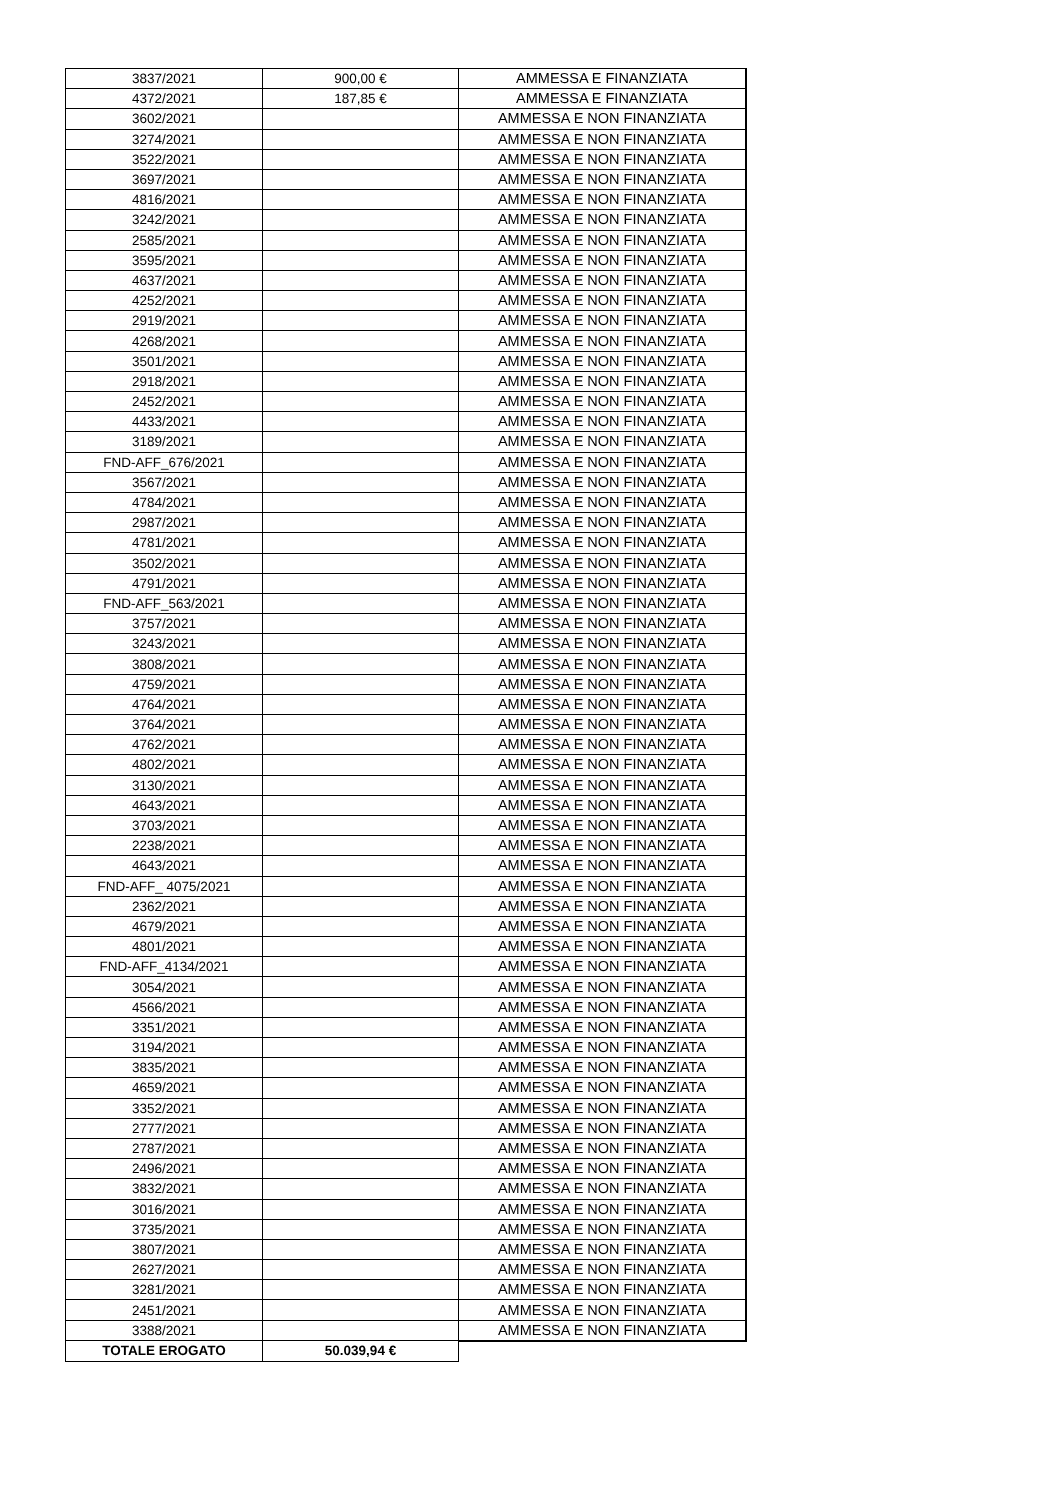| 3837/2021 | 900,00 € | AMMESSA E FINANZIATA |
| 4372/2021 | 187,85 € | AMMESSA E FINANZIATA |
| 3602/2021 | | AMMESSA E NON FINANZIATA |
| 3274/2021 | | AMMESSA E NON FINANZIATA |
| 3522/2021 | | AMMESSA E NON FINANZIATA |
| 3697/2021 | | AMMESSA E NON FINANZIATA |
| 4816/2021 | | AMMESSA E NON FINANZIATA |
| 3242/2021 | | AMMESSA E NON FINANZIATA |
| 2585/2021 | | AMMESSA E NON FINANZIATA |
| 3595/2021 | | AMMESSA E NON FINANZIATA |
| 4637/2021 | | AMMESSA E NON FINANZIATA |
| 4252/2021 | | AMMESSA E NON FINANZIATA |
| 2919/2021 | | AMMESSA E NON FINANZIATA |
| 4268/2021 | | AMMESSA E NON FINANZIATA |
| 3501/2021 | | AMMESSA E NON FINANZIATA |
| 2918/2021 | | AMMESSA E NON FINANZIATA |
| 2452/2021 | | AMMESSA E NON FINANZIATA |
| 4433/2021 | | AMMESSA E NON FINANZIATA |
| 3189/2021 | | AMMESSA E NON FINANZIATA |
| FND-AFF_676/2021 | | AMMESSA E NON FINANZIATA |
| 3567/2021 | | AMMESSA E NON FINANZIATA |
| 4784/2021 | | AMMESSA E NON FINANZIATA |
| 2987/2021 | | AMMESSA E NON FINANZIATA |
| 4781/2021 | | AMMESSA E NON FINANZIATA |
| 3502/2021 | | AMMESSA E NON FINANZIATA |
| 4791/2021 | | AMMESSA E NON FINANZIATA |
| FND-AFF_563/2021 | | AMMESSA E NON FINANZIATA |
| 3757/2021 | | AMMESSA E NON FINANZIATA |
| 3243/2021 | | AMMESSA E NON FINANZIATA |
| 3808/2021 | | AMMESSA E NON FINANZIATA |
| 4759/2021 | | AMMESSA E NON FINANZIATA |
| 4764/2021 | | AMMESSA E NON FINANZIATA |
| 3764/2021 | | AMMESSA E NON FINANZIATA |
| 4762/2021 | | AMMESSA E NON FINANZIATA |
| 4802/2021 | | AMMESSA E NON FINANZIATA |
| 3130/2021 | | AMMESSA E NON FINANZIATA |
| 4643/2021 | | AMMESSA E NON FINANZIATA |
| 3703/2021 | | AMMESSA E NON FINANZIATA |
| 2238/2021 | | AMMESSA E NON FINANZIATA |
| 4643/2021 | | AMMESSA E NON FINANZIATA |
| FND-AFF_ 4075/2021 | | AMMESSA E NON FINANZIATA |
| 2362/2021 | | AMMESSA E NON FINANZIATA |
| 4679/2021 | | AMMESSA E NON FINANZIATA |
| 4801/2021 | | AMMESSA E NON FINANZIATA |
| FND-AFF_4134/2021 | | AMMESSA E NON FINANZIATA |
| 3054/2021 | | AMMESSA E NON FINANZIATA |
| 4566/2021 | | AMMESSA E NON FINANZIATA |
| 3351/2021 | | AMMESSA E NON FINANZIATA |
| 3194/2021 | | AMMESSA E NON FINANZIATA |
| 3835/2021 | | AMMESSA E NON FINANZIATA |
| 4659/2021 | | AMMESSA E NON FINANZIATA |
| 3352/2021 | | AMMESSA E NON FINANZIATA |
| 2777/2021 | | AMMESSA E NON FINANZIATA |
| 2787/2021 | | AMMESSA E NON FINANZIATA |
| 2496/2021 | | AMMESSA E NON FINANZIATA |
| 3832/2021 | | AMMESSA E NON FINANZIATA |
| 3016/2021 | | AMMESSA E NON FINANZIATA |
| 3735/2021 | | AMMESSA E NON FINANZIATA |
| 3807/2021 | | AMMESSA E NON FINANZIATA |
| 2627/2021 | | AMMESSA E NON FINANZIATA |
| 3281/2021 | | AMMESSA E NON FINANZIATA |
| 2451/2021 | | AMMESSA E NON FINANZIATA |
| 3388/2021 | | AMMESSA E NON FINANZIATA |
| TOTALE EROGATO | 50.039,94 € | |